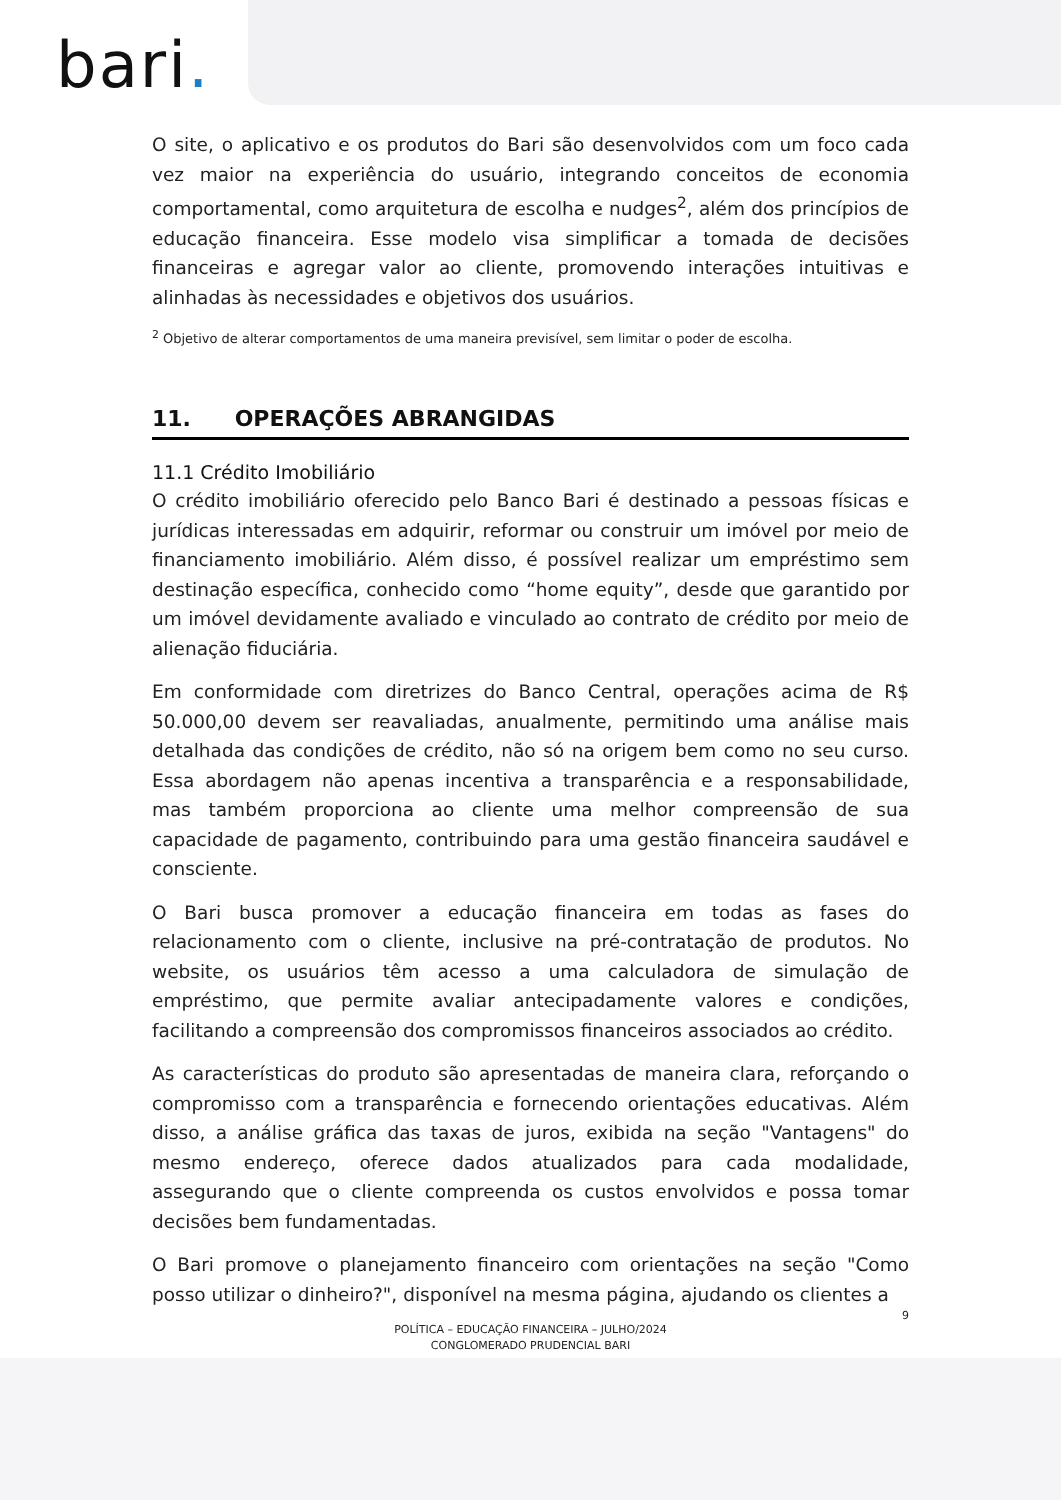bari.
O site, o aplicativo e os produtos do Bari são desenvolvidos com um foco cada vez maior na experiência do usuário, integrando conceitos de economia comportamental, como arquitetura de escolha e nudges<sup>2</sup>, além dos princípios de educação financeira. Esse modelo visa simplificar a tomada de decisões financeiras e agregar valor ao cliente, promovendo interações intuitivas e alinhadas às necessidades e objetivos dos usuários.
<sup>2</sup> Objetivo de alterar comportamentos de uma maneira previsível, sem limitar o poder de escolha.
11. OPERAÇÕES ABRANGIDAS
11.1 Crédito Imobiliário
O crédito imobiliário oferecido pelo Banco Bari é destinado a pessoas físicas e jurídicas interessadas em adquirir, reformar ou construir um imóvel por meio de financiamento imobiliário. Além disso, é possível realizar um empréstimo sem destinação específica, conhecido como “home equity”, desde que garantido por um imóvel devidamente avaliado e vinculado ao contrato de crédito por meio de alienação fiduciária.
Em conformidade com diretrizes do Banco Central, operações acima de R$ 50.000,00 devem ser reavaliadas, anualmente, permitindo uma análise mais detalhada das condições de crédito, não só na origem bem como no seu curso. Essa abordagem não apenas incentiva a transparência e a responsabilidade, mas também proporciona ao cliente uma melhor compreensão de sua capacidade de pagamento, contribuindo para uma gestão financeira saudável e consciente.
O Bari busca promover a educação financeira em todas as fases do relacionamento com o cliente, inclusive na pré-contratação de produtos. No website, os usuários têm acesso a uma calculadora de simulação de empréstimo, que permite avaliar antecipadamente valores e condições, facilitando a compreensão dos compromissos financeiros associados ao crédito.
As características do produto são apresentadas de maneira clara, reforçando o compromisso com a transparência e fornecendo orientações educativas. Além disso, a análise gráfica das taxas de juros, exibida na seção "Vantagens" do mesmo endereço, oferece dados atualizados para cada modalidade, assegurando que o cliente compreenda os custos envolvidos e possa tomar decisões bem fundamentadas.
O Bari promove o planejamento financeiro com orientações na seção "Como posso utilizar o dinheiro?", disponível na mesma página, ajudando os clientes a
9
POLÍTICA – EDUCAÇÃO FINANCEIRA – JULHO/2024
CONGLOMERADO PRUDENCIAL BARI